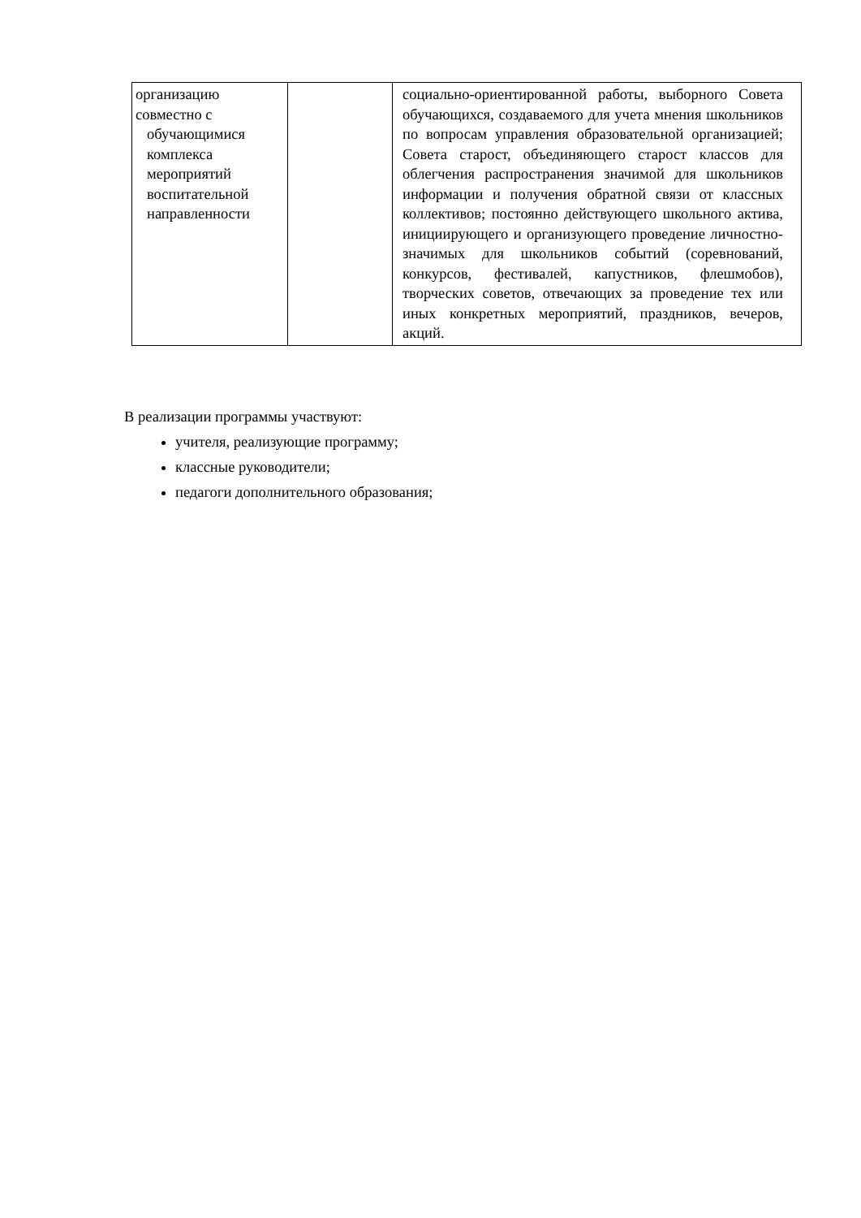| организацию совместно с обучающимися комплекса мероприятий воспитательной направленности | | социально-ориентированной работы, выборного Совета обучающихся, создаваемого для учета мнения школьников по вопросам управления образовательной организацией; Совета старост, объединяющего старост классов для облегчения распространения значимой для школьников информации и получения обратной связи от классных коллективов; постоянно действующего школьного актива, инициирующего и организующего проведение личностно-значимых для школьников событий (соревнований, конкурсов, фестивалей, капустников, флешмобов), творческих советов, отвечающих за проведение тех или иных конкретных мероприятий, праздников, вечеров, акций. |
В реализации программы участвуют:
учителя, реализующие программу;
классные руководители;
педагоги дополнительного образования;